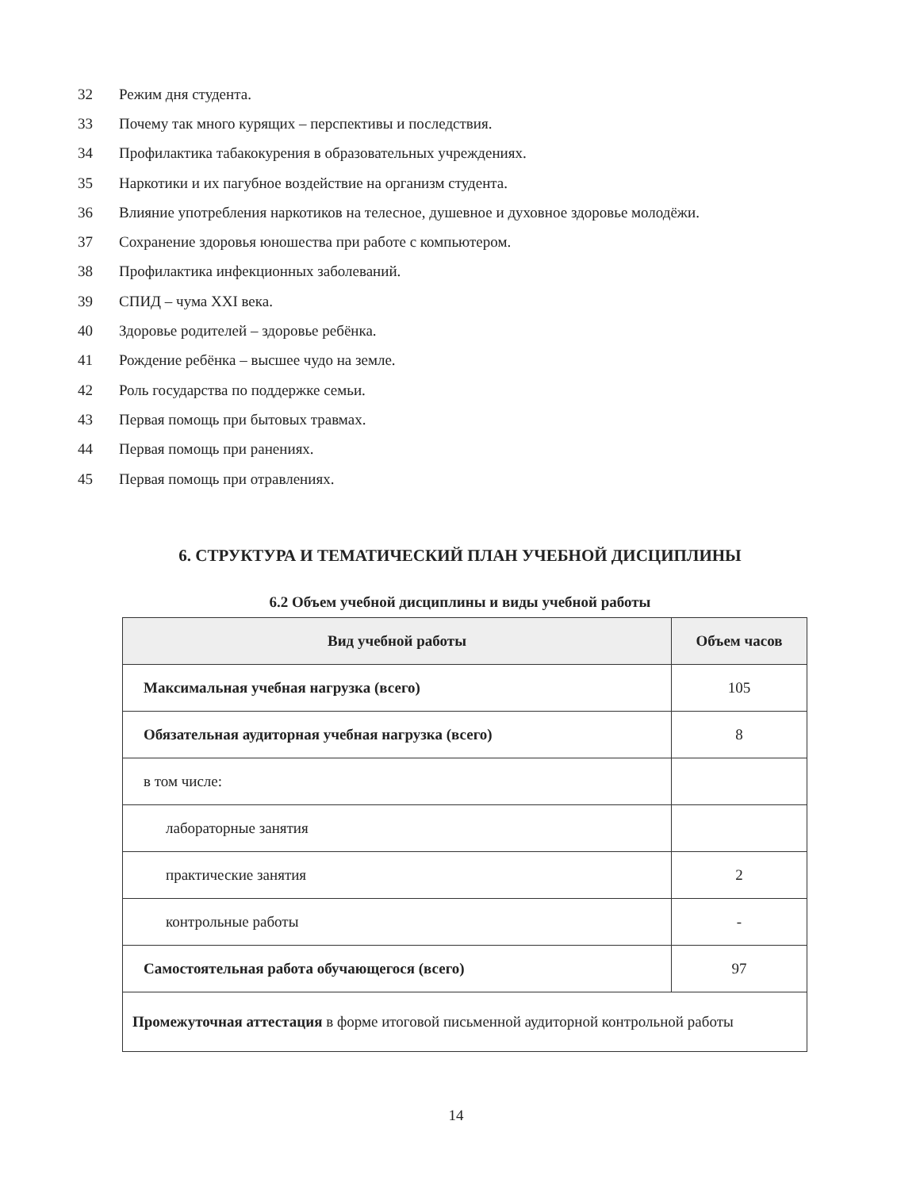32 Режим дня студента.
33 Почему так много курящих – перспективы и последствия.
34 Профилактика табакокурения в образовательных учреждениях.
35 Наркотики и их пагубное воздействие на организм студента.
36 Влияние употребления наркотиков на телесное, душевное и духовное здоровье молодёжи.
37 Сохранение здоровья юношества при работе с компьютером.
38 Профилактика инфекционных заболеваний.
39 СПИД – чума XXI века.
40 Здоровье родителей – здоровье ребёнка.
41 Рождение ребёнка – высшее чудо на земле.
42 Роль государства по поддержке семьи.
43 Первая помощь при бытовых травмах.
44 Первая помощь при ранениях.
45 Первая помощь при отравлениях.
6. СТРУКТУРА И ТЕМАТИЧЕСКИЙ ПЛАН УЧЕБНОЙ ДИСЦИПЛИНЫ
6.2 Объем учебной дисциплины и виды учебной работы
| Вид учебной работы | Объем часов |
| --- | --- |
| Максимальная учебная нагрузка (всего) | 105 |
| Обязательная аудиторная учебная нагрузка (всего) | 8 |
| в том числе: | |
| лабораторные занятия | |
| практические занятия | 2 |
| контрольные работы | - |
| Самостоятельная работа обучающегося (всего) | 97 |
| Промежуточная аттестация в форме итоговой письменной аудиторной контрольной работы | |
14